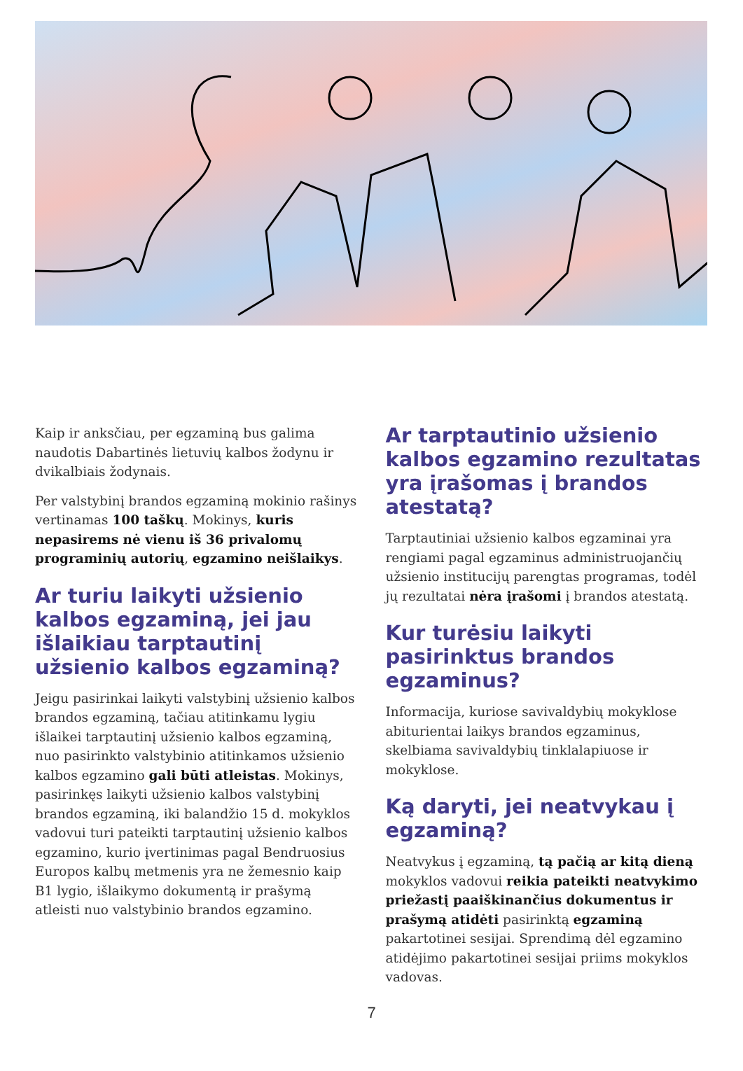Kaip ir anksčiau, per egzaminą bus galima naudotis Dabartinės lietuvių kalbos žodynu ir dvikalbiais žodynais.
Per valstybinį brandos egzaminą mokinio rašinys vertinamas 100 taškų. Mokinys, kuris nepasirems nė vienu iš 36 privalomų programinių autorių, egzamino neišlaikys.
Ar turiu laikyti užsienio kalbos egzaminą, jei jau išlaikiau tarptautinį užsienio kalbos egzaminą?
Jeigu pasirinkai laikyti valstybinį užsienio kalbos brandos egzaminą, tačiau atitinkamu lygiu išlaikei tarptautinį užsienio kalbos egzaminą, nuo pasirinkto valstybinio atitinkamos užsienio kalbos egzamino gali būti atleistas. Mokinys, pasirinkęs laikyti užsienio kalbos valstybinį brandos egzaminą, iki balandžio 15 d. mokyklos vadovui turi pateikti tarptautinį užsienio kalbos egzamino, kurio įvertinimas pagal Bendruosius Europos kalbų metmenis yra ne žemesnio kaip B1 lygio, išlaikymo dokumentą ir prašymą atleisti nuo valstybinio brandos egzamino.
Ar tarptautinio užsienio kalbos egzamino rezultatas yra įrašomas į brandos atestatą?
Tarptautiniai užsienio kalbos egzaminai yra rengiami pagal egzaminus administruojančių užsienio institucijų parengtas programas, todėl jų rezultatai nėra įrašomi į brandos atestatą.
Kur turėsiu laikyti pasirinktus brandos egzaminus?
Informacija, kuriose savivaldybių mokyklose abiturientai laikys brandos egzaminus, skelbiama savivaldybių tinklalapiuose ir mokyklose.
Ką daryti, jei neatvykau į egzaminą?
Neatvykus į egzaminą, tą pačią ar kitą dieną mokyklos vadovui reikia pateikti neatvykimo priežastį paaiškinančius dokumentus ir prašymą atidėti pasirinktą egzaminą pakartotinei sesijai. Sprendimą dėl egzamino atidėjimo pakartotinei sesijai priims mokyklos vadovas.
7